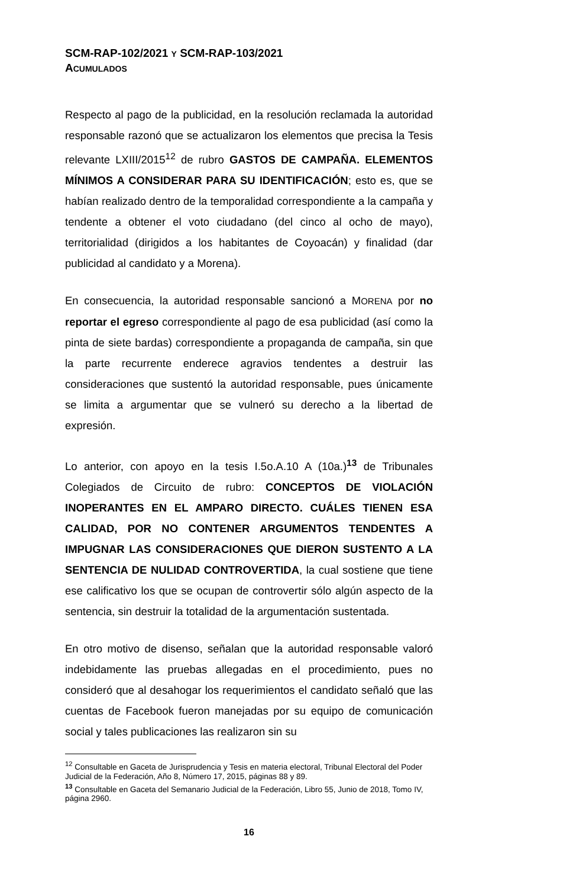SCM-RAP-102/2021 Y SCM-RAP-103/2021
ACUMULADOS
Respecto al pago de la publicidad, en la resolución reclamada la autoridad responsable razonó que se actualizaron los elementos que precisa la Tesis relevante LXIII/2015<sup>12</sup> de rubro GASTOS DE CAMPAÑA. ELEMENTOS MÍNIMOS A CONSIDERAR PARA SU IDENTIFICACIÓN; esto es, que se habían realizado dentro de la temporalidad correspondiente a la campaña y tendente a obtener el voto ciudadano (del cinco al ocho de mayo), territorialidad (dirigidos a los habitantes de Coyoacán) y finalidad (dar publicidad al candidato y a Morena).
En consecuencia, la autoridad responsable sancionó a MORENA por no reportar el egreso correspondiente al pago de esa publicidad (así como la pinta de siete bardas) correspondiente a propaganda de campaña, sin que la parte recurrente enderece agravios tendentes a destruir las consideraciones que sustentó la autoridad responsable, pues únicamente se limita a argumentar que se vulneró su derecho a la libertad de expresión.
Lo anterior, con apoyo en la tesis I.5o.A.10 A (10a.)<sup>13</sup> de Tribunales Colegiados de Circuito de rubro: CONCEPTOS DE VIOLACIÓN INOPERANTES EN EL AMPARO DIRECTO. CUÁLES TIENEN ESA CALIDAD, POR NO CONTENER ARGUMENTOS TENDENTES A IMPUGNAR LAS CONSIDERACIONES QUE DIERON SUSTENTO A LA SENTENCIA DE NULIDAD CONTROVERTIDA, la cual sostiene que tiene ese calificativo los que se ocupan de controvertir sólo algún aspecto de la sentencia, sin destruir la totalidad de la argumentación sustentada.
En otro motivo de disenso, señalan que la autoridad responsable valoró indebidamente las pruebas allegadas en el procedimiento, pues no consideró que al desahogar los requerimientos el candidato señaló que las cuentas de Facebook fueron manejadas por su equipo de comunicación social y tales publicaciones las realizaron sin su
<sup>12</sup> Consultable en Gaceta de Jurisprudencia y Tesis en materia electoral, Tribunal Electoral del Poder Judicial de la Federación, Año 8, Número 17, 2015, páginas 88 y 89.
<sup>13</sup> Consultable en Gaceta del Semanario Judicial de la Federación, Libro 55, Junio de 2018, Tomo IV, página 2960.
16